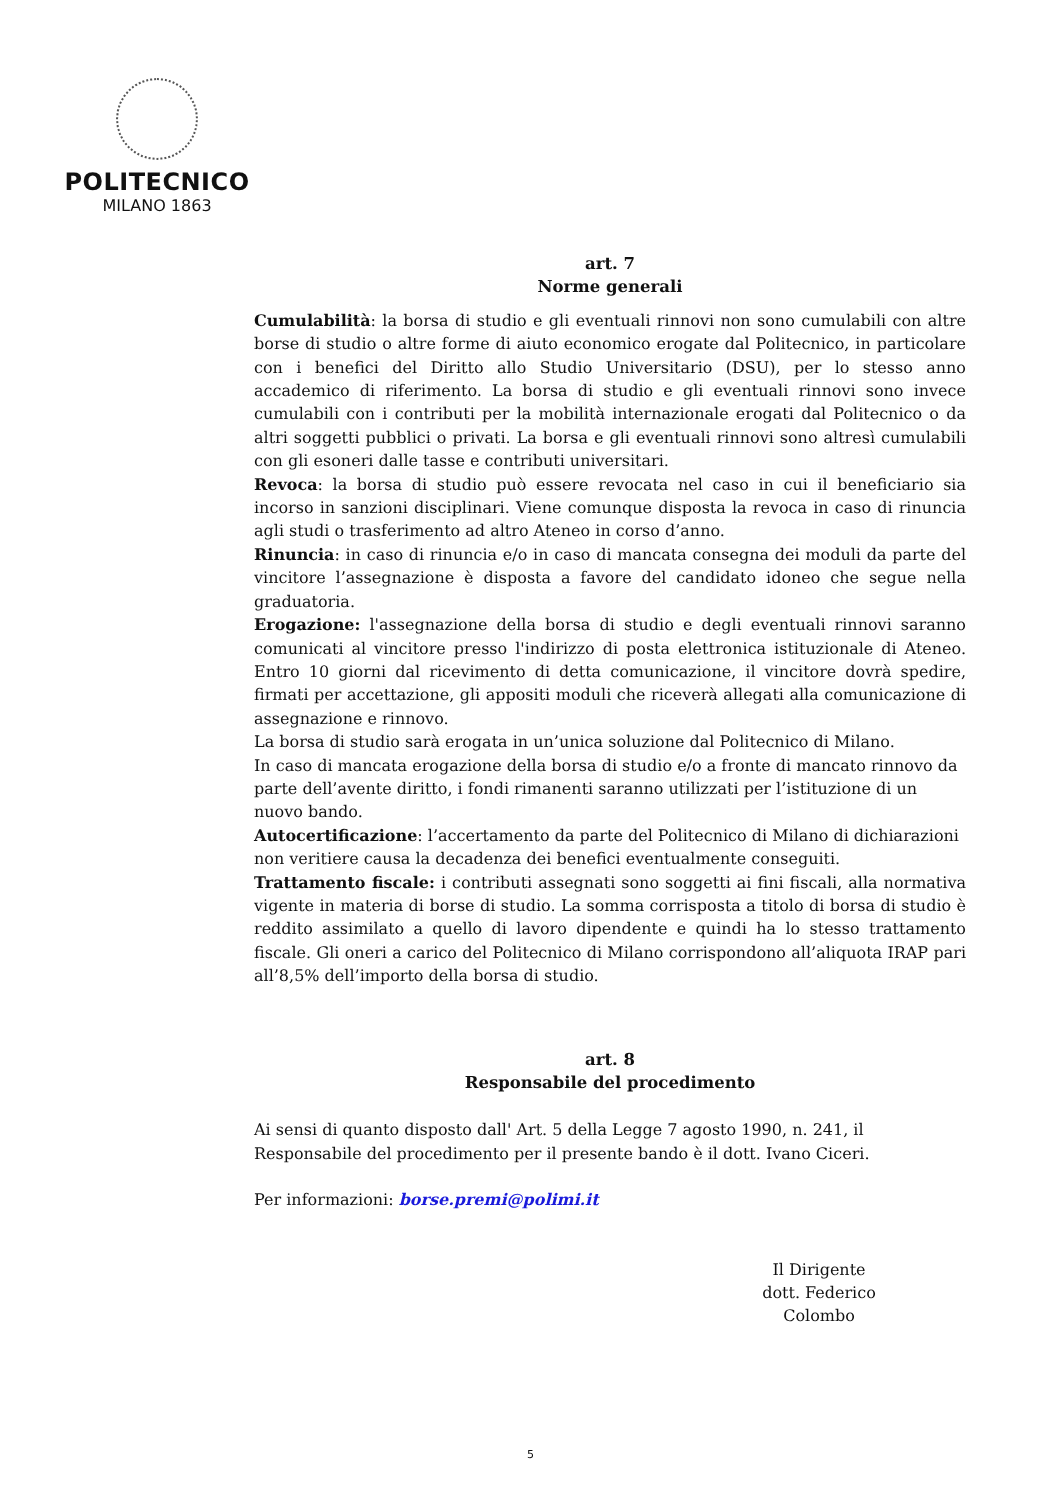POLITECNICO
MILANO 1863
art. 7
Norme generali
Cumulabilità: la borsa di studio e gli eventuali rinnovi non sono cumulabili con altre borse di studio o altre forme di aiuto economico erogate dal Politecnico, in particolare con i benefici del Diritto allo Studio Universitario (DSU), per lo stesso anno accademico di riferimento. La borsa di studio e gli eventuali rinnovi sono invece cumulabili con i contributi per la mobilità internazionale erogati dal Politecnico o da altri soggetti pubblici o privati. La borsa e gli eventuali rinnovi sono altresì cumulabili con gli esoneri dalle tasse e contributi universitari.
Revoca: la borsa di studio può essere revocata nel caso in cui il beneficiario sia incorso in sanzioni disciplinari. Viene comunque disposta la revoca in caso di rinuncia agli studi o trasferimento ad altro Ateneo in corso d’anno.
Rinuncia: in caso di rinuncia e/o in caso di mancata consegna dei moduli da parte del vincitore l’assegnazione è disposta a favore del candidato idoneo che segue nella graduatoria.
Erogazione: l'assegnazione della borsa di studio e degli eventuali rinnovi saranno comunicati al vincitore presso l'indirizzo di posta elettronica istituzionale di Ateneo. Entro 10 giorni dal ricevimento di detta comunicazione, il vincitore dovrà spedire, firmati per accettazione, gli appositi moduli che riceverà allegati alla comunicazione di assegnazione e rinnovo.
La borsa di studio sarà erogata in un’unica soluzione dal Politecnico di Milano.
In caso di mancata erogazione della borsa di studio e/o a fronte di mancato rinnovo da parte dell’avente diritto, i fondi rimanenti saranno utilizzati per l’istituzione di un nuovo bando.
Autocertificazione: l’accertamento da parte del Politecnico di Milano di dichiarazioni non veritiere causa la decadenza dei benefici eventualmente conseguiti.
Trattamento fiscale: i contributi assegnati sono soggetti ai fini fiscali, alla normativa vigente in materia di borse di studio. La somma corrisposta a titolo di borsa di studio è reddito assimilato a quello di lavoro dipendente e quindi ha lo stesso trattamento fiscale. Gli oneri a carico del Politecnico di Milano corrispondono all’aliquota IRAP pari all’8,5% dell’importo della borsa di studio.
art. 8
Responsabile del procedimento
Ai sensi di quanto disposto dall' Art. 5 della Legge 7 agosto 1990, n. 241, il Responsabile del procedimento per il presente bando è il dott. Ivano Ciceri.
Per informazioni: borse.premi@polimi.it
Il Dirigente
dott. Federico Colombo
5